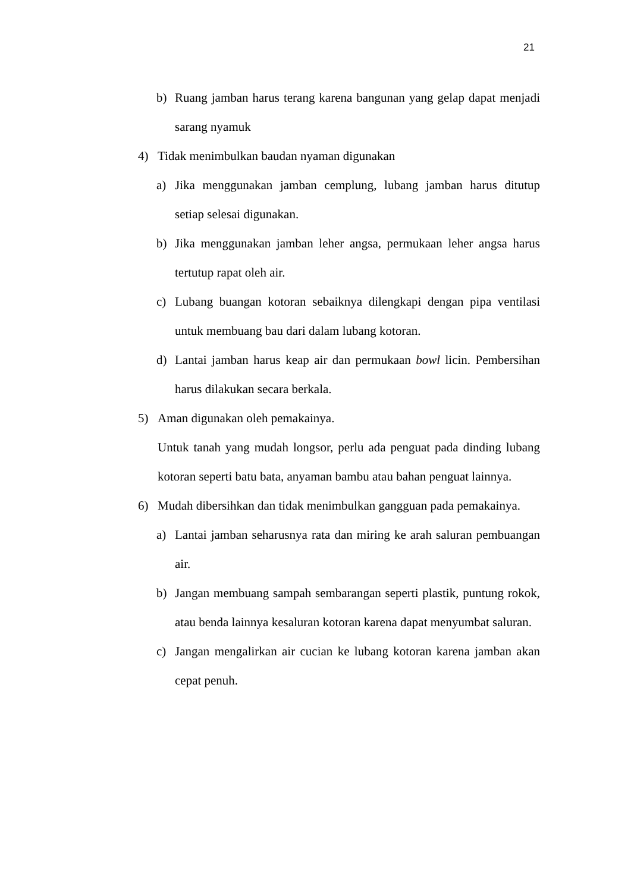21
b) Ruang jamban harus terang karena bangunan yang gelap dapat menjadi sarang nyamuk
4) Tidak menimbulkan baudan nyaman digunakan
a) Jika menggunakan jamban cemplung, lubang jamban harus ditutup setiap selesai digunakan.
b) Jika menggunakan jamban leher angsa, permukaan leher angsa harus tertutup rapat oleh air.
c) Lubang buangan kotoran sebaiknya dilengkapi dengan pipa ventilasi untuk membuang bau dari dalam lubang kotoran.
d) Lantai jamban harus keap air dan permukaan bowl licin. Pembersihan harus dilakukan secara berkala.
5) Aman digunakan oleh pemakainya.
Untuk tanah yang mudah longsor, perlu ada penguat pada dinding lubang kotoran seperti batu bata, anyaman bambu atau bahan penguat lainnya.
6) Mudah dibersihkan dan tidak menimbulkan gangguan pada pemakainya.
a) Lantai jamban seharusnya rata dan miring ke arah saluran pembuangan air.
b) Jangan membuang sampah sembarangan seperti plastik, puntung rokok, atau benda lainnya kesaluran kotoran karena dapat menyumbat saluran.
c) Jangan mengalirkan air cucian ke lubang kotoran karena jamban akan cepat penuh.